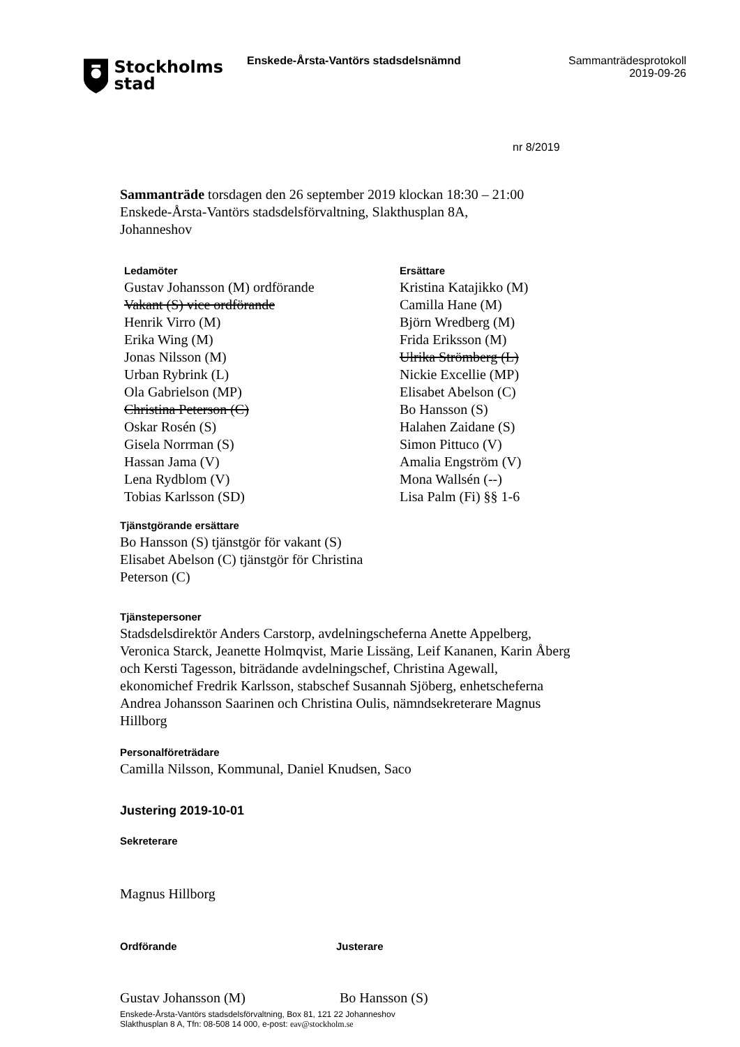Stockholms
stad
Enskede-Årsta-Vantörs stadsdelsnämnd Sammanträdesprotokoll
2019-09-26
nr 8/2019
Sammanträde torsdagen den 26 september 2019 klockan 18:30 – 21:00
Enskede-Årsta-Vantörs stadsdelsförvaltning, Slakthusplan 8A,
Johanneshov
Ledamöter
Gustav Johansson (M) ordförande
Vakant (S) vice ordförande
Henrik Virro (M)
Erika Wing (M)
Jonas Nilsson (M)
Urban Rybrink (L)
Ola Gabrielson (MP)
Christina Peterson (C)
Oskar Rosén (S)
Gisela Norrman (S)
Hassan Jama (V)
Lena Rydblom (V)
Tobias Karlsson (SD)
Ersättare
Kristina Katajikko (M)
Camilla Hane (M)
Björn Wredberg (M)
Frida Eriksson (M)
Ulrika Strömberg (L)
Nickie Excellie (MP)
Elisabet Abelson (C)
Bo Hansson (S)
Halahen Zaidane (S)
Simon Pittuco (V)
Amalia Engström (V)
Mona Wallsén (--)
Lisa Palm (Fi) §§ 1-6
Tjänstgörande ersättare
Bo Hansson (S) tjänstgör för vakant (S)
Elisabet Abelson (C) tjänstgör för Christina
Peterson (C)
Tjänstepersoner
Stadsdelsdirektör Anders Carstorp, avdelningscheferna Anette Appelberg, Veronica Starck, Jeanette Holmqvist, Marie Lissäng, Leif Kananen, Karin Åberg och Kersti Tagesson, biträdande avdelningschef, Christina Agewall, ekonomichef Fredrik Karlsson, stabschef Susannah Sjöberg, enhetscheferna Andrea Johansson Saarinen och Christina Oulis, nämndsekreterare Magnus Hillborg
Personalföreträdare
Camilla Nilsson, Kommunal, Daniel Knudsen, Saco
Justering 2019-10-01
Sekreterare
Magnus Hillborg
Ordförande Justerare
Gustav Johansson (M) Bo Hansson (S)
Enskede-Årsta-Vantörs stadsdelsförvaltning, Box 81, 121 22 Johanneshov
Slakthusplan 8 A, Tfn: 08-508 14 000, e-post: eav@stockholm.se